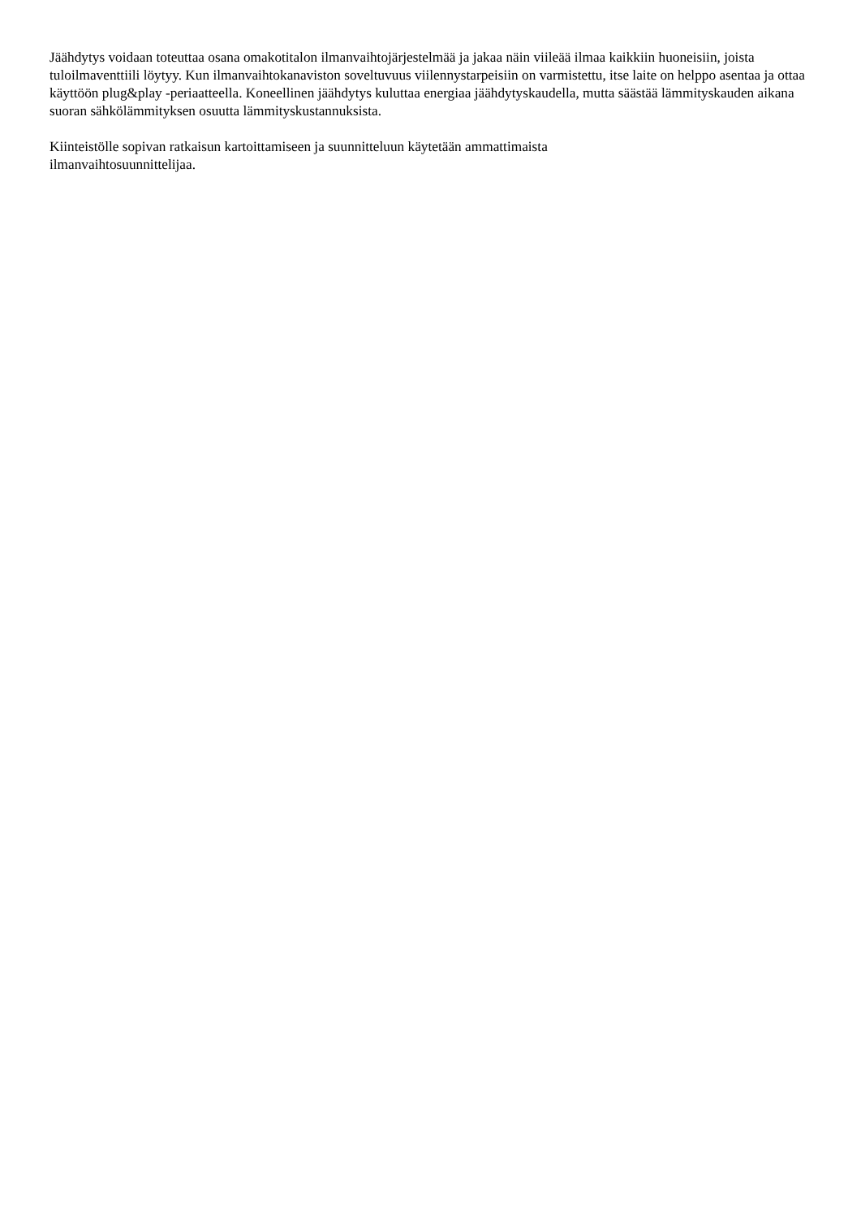Jäähdytys voidaan toteuttaa osana omakotitalon ilmanvaihtojärjestelmää ja jakaa näin viileää ilmaa kaikkiin huoneisiin, joista tuloilmaventtiili löytyy. Kun ilmanvaihtokanaviston soveltuvuus viilennystarpeisiin on varmistettu, itse laite on helppo asentaa ja ottaa käyttöön plug&play -periaatteella. Koneellinen jäähdytys kuluttaa energiaa jäähdytyskaudella, mutta säästää lämmityskauden aikana suoran sähkölämmityksen osuutta lämmityskustannuksista.
Kiinteistölle sopivan ratkaisun kartoittamiseen ja suunnitteluun käytetään ammattimaista
ilmanvaihtosuunnittelijaa.